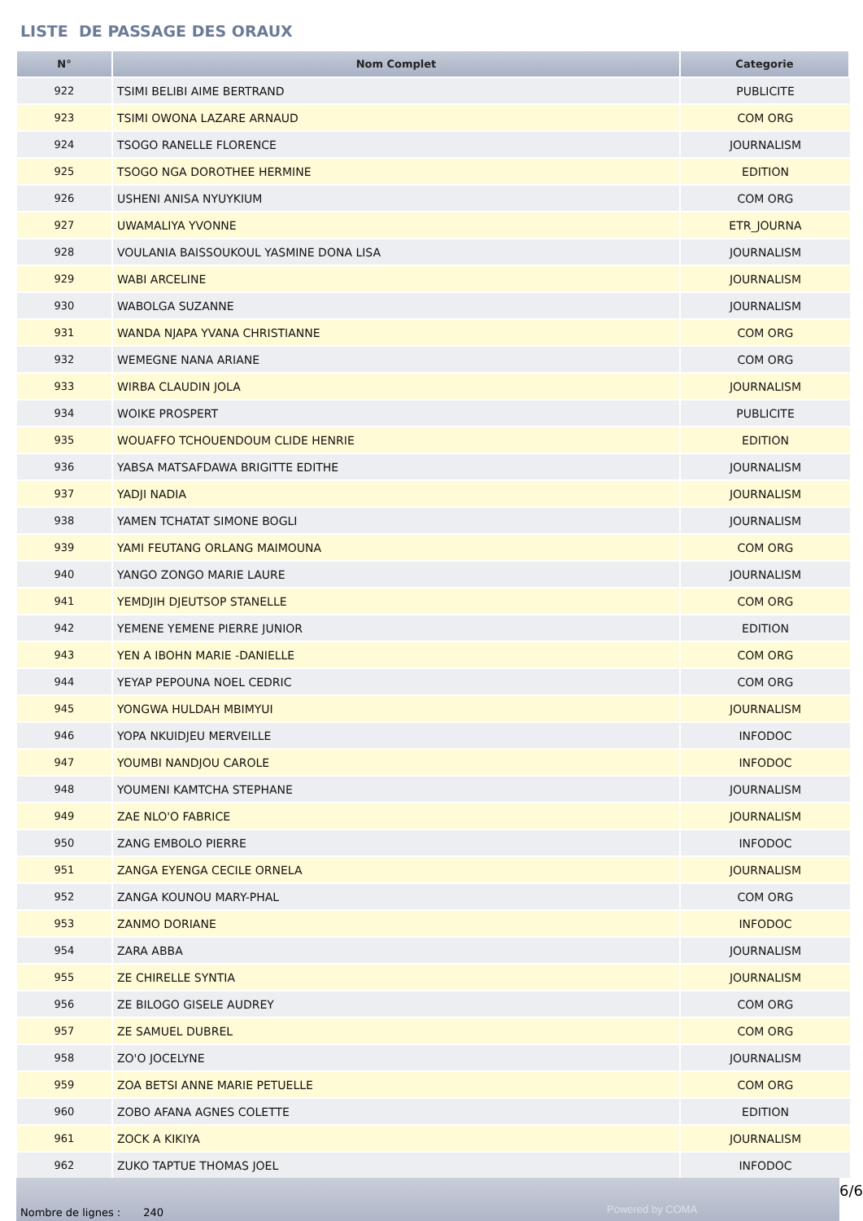LISTE DE PASSAGE DES ORAUX
| N° | Nom Complet | Categorie |
| --- | --- | --- |
| 922 | TSIMI BELIBI AIME BERTRAND | PUBLICITE |
| 923 | TSIMI OWONA LAZARE ARNAUD | COM ORG |
| 924 | TSOGO RANELLE FLORENCE | JOURNALISM |
| 925 | TSOGO NGA DOROTHEE HERMINE | EDITION |
| 926 | USHENI ANISA NYUYKIUM | COM ORG |
| 927 | UWAMALIYA YVONNE | ETR_JOURNA |
| 928 | VOULANIA BAISSOUKOUL YASMINE DONA LISA | JOURNALISM |
| 929 | WABI ARCELINE | JOURNALISM |
| 930 | WABOLGA SUZANNE | JOURNALISM |
| 931 | WANDA NJAPA YVANA CHRISTIANNE | COM ORG |
| 932 | WEMEGNE NANA ARIANE | COM ORG |
| 933 | WIRBA CLAUDIN JOLA | JOURNALISM |
| 934 | WOIKE PROSPERT | PUBLICITE |
| 935 | WOUAFFO TCHOUENDOUM CLIDE HENRIE | EDITION |
| 936 | YABSA MATSAFDAWA BRIGITTE EDITHE | JOURNALISM |
| 937 | YADJI NADIA | JOURNALISM |
| 938 | YAMEN TCHATAT SIMONE BOGLI | JOURNALISM |
| 939 | YAMI FEUTANG ORLANG MAIMOUNA | COM ORG |
| 940 | YANGO ZONGO MARIE LAURE | JOURNALISM |
| 941 | YEMDJIH DJEUTSOP STANELLE | COM ORG |
| 942 | YEMENE YEMENE PIERRE JUNIOR | EDITION |
| 943 | YEN A IBOHN MARIE -DANIELLE | COM ORG |
| 944 | YEYAP PEPOUNA NOEL CEDRIC | COM ORG |
| 945 | YONGWA HULDAH MBIMYUI | JOURNALISM |
| 946 | YOPA NKUIDJEU MERVEILLE | INFODOC |
| 947 | YOUMBI NANDJOU CAROLE | INFODOC |
| 948 | YOUMENI KAMTCHA STEPHANE | JOURNALISM |
| 949 | ZAE NLO'O FABRICE | JOURNALISM |
| 950 | ZANG EMBOLO PIERRE | INFODOC |
| 951 | ZANGA EYENGA CECILE ORNELA | JOURNALISM |
| 952 | ZANGA KOUNOU MARY-PHAL | COM ORG |
| 953 | ZANMO DORIANE | INFODOC |
| 954 | ZARA ABBA | JOURNALISM |
| 955 | ZE CHIRELLE SYNTIA | JOURNALISM |
| 956 | ZE BILOGO GISELE AUDREY | COM ORG |
| 957 | ZE SAMUEL DUBREL | COM ORG |
| 958 | ZO'O JOCELYNE | JOURNALISM |
| 959 | ZOA BETSI ANNE MARIE PETUELLE | COM ORG |
| 960 | ZOBO AFANA AGNES COLETTE | EDITION |
| 961 | ZOCK A KIKIYA | JOURNALISM |
| 962 | ZUKO TAPTUE THOMAS JOEL | INFODOC |
Nombre de lignes : 240 Powered by COMA
6/6